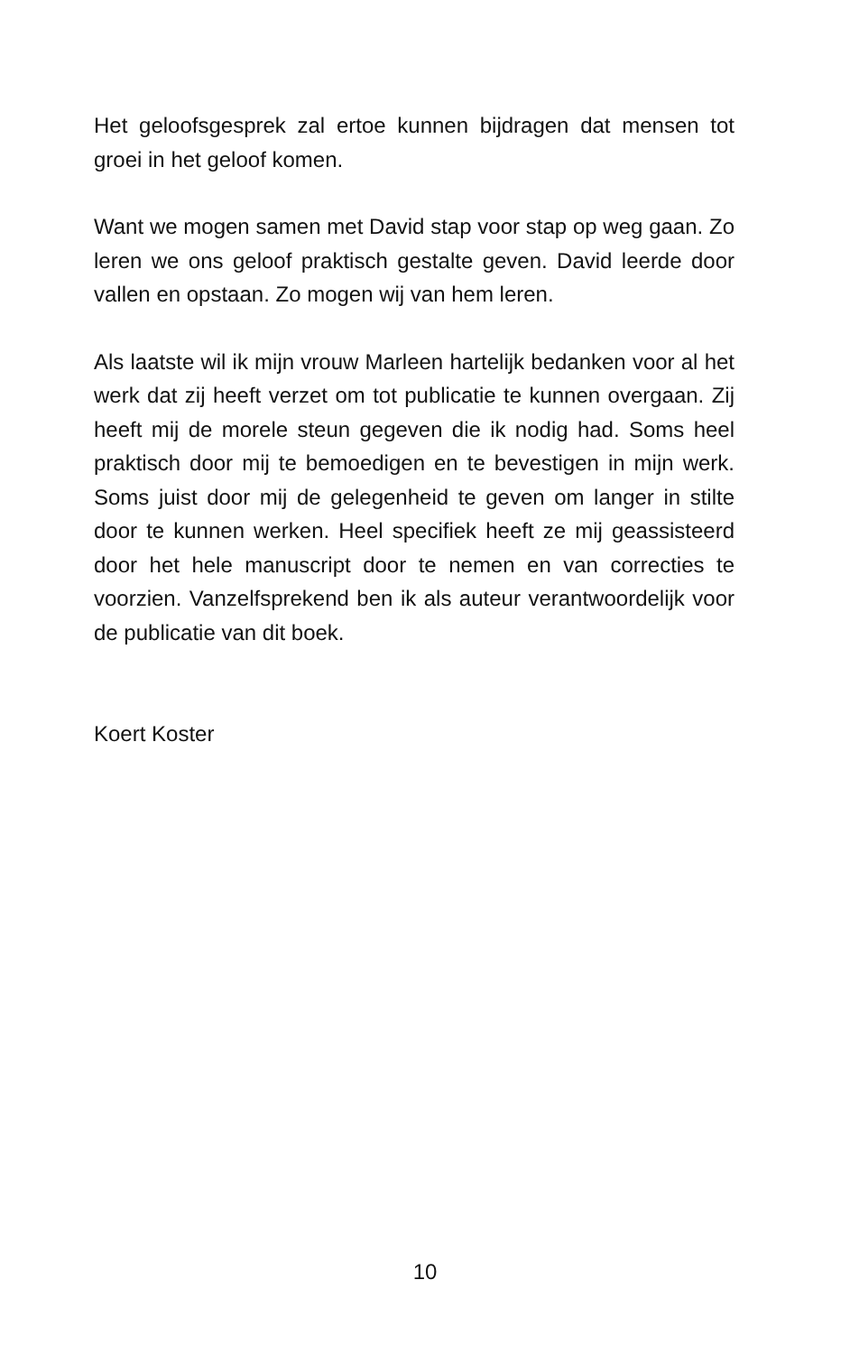Het geloofsgesprek zal ertoe kunnen bijdragen dat mensen tot groei in het geloof komen.
Want we mogen samen met David stap voor stap op weg gaan. Zo leren we ons geloof praktisch gestalte geven. David leerde door vallen en opstaan. Zo mogen wij van hem leren.
Als laatste wil ik mijn vrouw Marleen hartelijk bedanken voor al het werk dat zij heeft verzet om tot publicatie te kunnen overgaan. Zij heeft mij de morele steun gegeven die ik nodig had. Soms heel praktisch door mij te bemoedigen en te bevestigen in mijn werk. Soms juist door mij de gelegenheid te geven om langer in stilte door te kunnen werken. Heel specifiek heeft ze mij geassisteerd door het hele manuscript door te nemen en van correcties te voorzien. Vanzelfsprekend ben ik als auteur verantwoordelijk voor de publicatie van dit boek.
Koert Koster
10